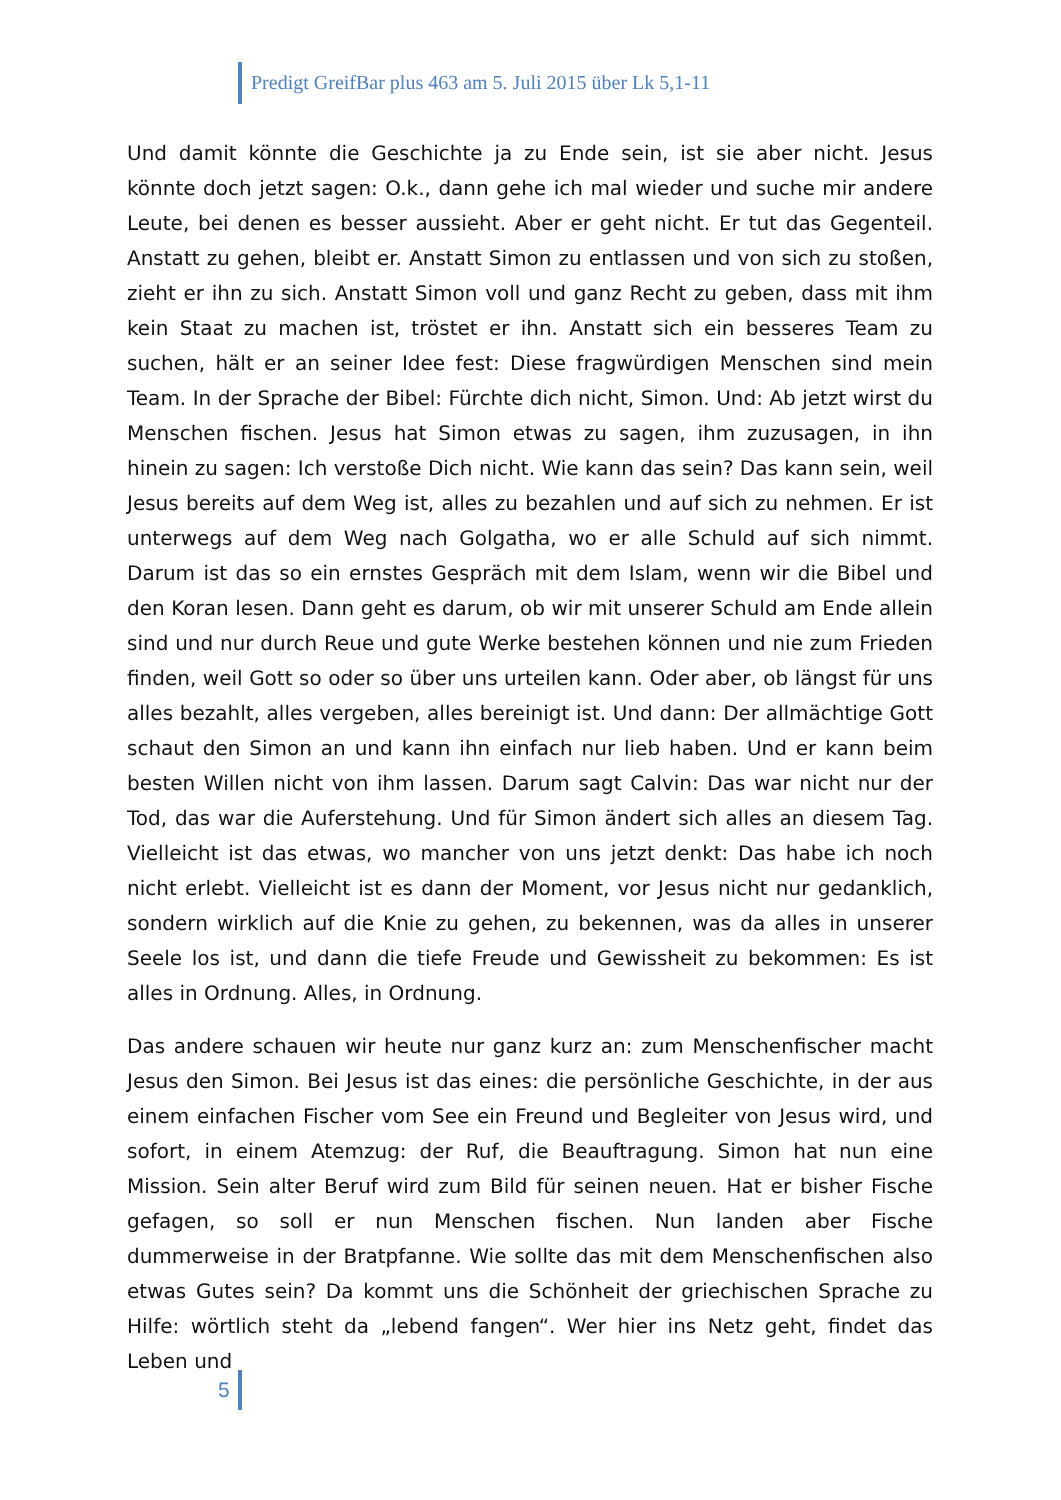Predigt GreifBar plus 463 am 5. Juli 2015 über Lk 5,1-11
Und damit könnte die Geschichte ja zu Ende sein, ist sie aber nicht. Jesus könnte doch jetzt sagen: O.k., dann gehe ich mal wieder und suche mir andere Leute, bei denen es besser aussieht. Aber er geht nicht. Er tut das Gegenteil. Anstatt zu gehen, bleibt er. Anstatt Simon zu entlassen und von sich zu stoßen, zieht er ihn zu sich. Anstatt Simon voll und ganz Recht zu geben, dass mit ihm kein Staat zu machen ist, tröstet er ihn. Anstatt sich ein besseres Team zu suchen, hält er an seiner Idee fest: Diese fragwürdigen Menschen sind mein Team. In der Sprache der Bibel: Fürchte dich nicht, Simon. Und: Ab jetzt wirst du Menschen fischen. Jesus hat Simon etwas zu sagen, ihm zuzusagen, in ihn hinein zu sagen: Ich verstoße Dich nicht. Wie kann das sein? Das kann sein, weil Jesus bereits auf dem Weg ist, alles zu bezahlen und auf sich zu nehmen. Er ist unterwegs auf dem Weg nach Golgatha, wo er alle Schuld auf sich nimmt. Darum ist das so ein ernstes Gespräch mit dem Islam, wenn wir die Bibel und den Koran lesen. Dann geht es darum, ob wir mit unserer Schuld am Ende allein sind und nur durch Reue und gute Werke bestehen können und nie zum Frieden finden, weil Gott so oder so über uns urteilen kann. Oder aber, ob längst für uns alles bezahlt, alles vergeben, alles bereinigt ist. Und dann: Der allmächtige Gott schaut den Simon an und kann ihn einfach nur lieb haben. Und er kann beim besten Willen nicht von ihm lassen. Darum sagt Calvin: Das war nicht nur der Tod, das war die Auferstehung. Und für Simon ändert sich alles an diesem Tag. Vielleicht ist das etwas, wo mancher von uns jetzt denkt: Das habe ich noch nicht erlebt. Vielleicht ist es dann der Moment, vor Jesus nicht nur gedanklich, sondern wirklich auf die Knie zu gehen, zu bekennen, was da alles in unserer Seele los ist, und dann die tiefe Freude und Gewissheit zu bekommen: Es ist alles in Ordnung. Alles, in Ordnung.
Das andere schauen wir heute nur ganz kurz an: zum Menschenfischer macht Jesus den Simon. Bei Jesus ist das eines: die persönliche Geschichte, in der aus einem einfachen Fischer vom See ein Freund und Begleiter von Jesus wird, und sofort, in einem Atemzug: der Ruf, die Beauftragung. Simon hat nun eine Mission. Sein alter Beruf wird zum Bild für seinen neuen. Hat er bisher Fische gefagen, so soll er nun Menschen fischen. Nun landen aber Fische dummerweise in der Bratpfanne. Wie sollte das mit dem Menschenfischen also etwas Gutes sein? Da kommt uns die Schönheit der griechischen Sprache zu Hilfe: wörtlich steht da „lebend fangen“. Wer hier ins Netz geht, findet das Leben und
5